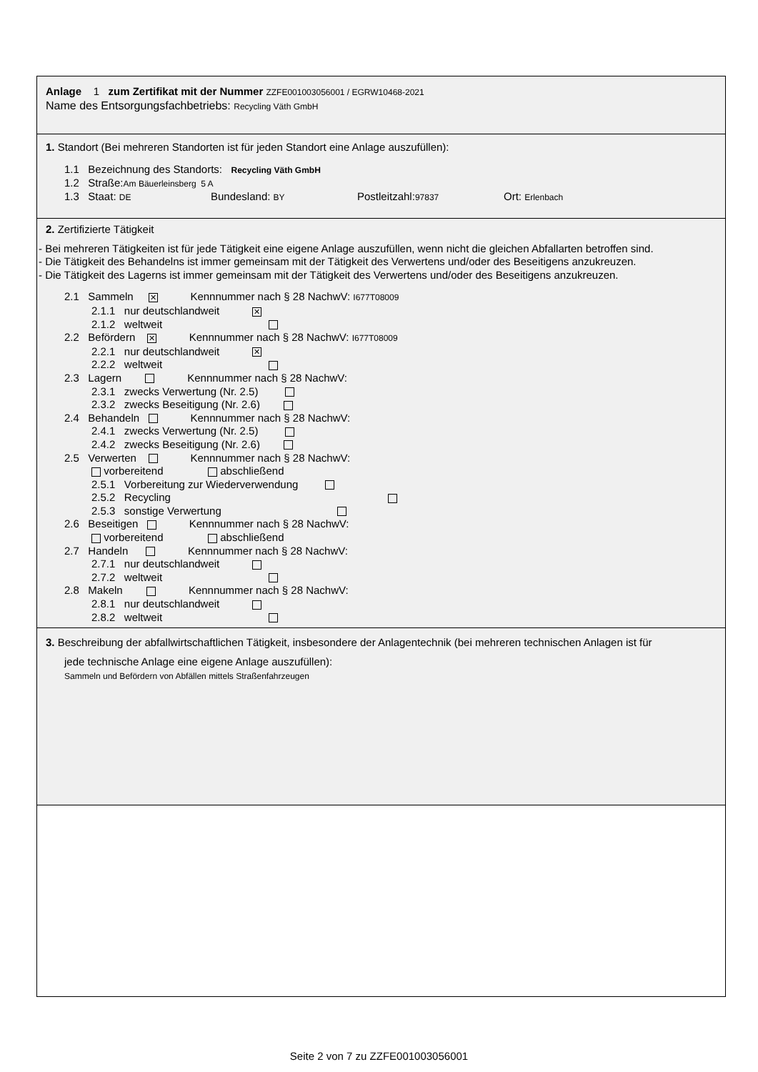Anlage 1 zum Zertifikat mit der Nummer ZZFE001003056001 / EGRW10468-2021
Name des Entsorgungsfachbetriebs: Recycling Väth GmbH
1. Standort (Bei mehreren Standorten ist für jeden Standort eine Anlage auszufüllen):
1.1 Bezeichnung des Standorts: Recycling Väth GmbH
1.2 Straße:Am Bäuerleinsberg 5 A
1.3 Staat: DE Bundesland: BY Postleitzahl:97837 Ort: Erlenbach
2. Zertifizierte Tätigkeit
- Bei mehreren Tätigkeiten ist für jede Tätigkeit eine eigene Anlage auszufüllen, wenn nicht die gleichen Abfallarten betroffen sind.
- Die Tätigkeit des Behandelns ist immer gemeinsam mit der Tätigkeit des Verwertens und/oder des Beseitigens anzukreuzen.
- Die Tätigkeit des Lagerns ist immer gemeinsam mit der Tätigkeit des Verwertens und/oder des Beseitigens anzukreuzen.
2.1 Sammeln ✕ Kennnummer nach § 28 NachwV: I677T08009
2.1.1 nur deutschlandweit ✕
2.1.2 weltweit
2.2 Befördern ✕ Kennnummer nach § 28 NachwV: I677T08009
2.2.1 nur deutschlandweit ✕
2.2.2 weltweit
2.3 Lagern Kennnummer nach § 28 NachwV:
2.3.1 zwecks Verwertung (Nr. 2.5)
2.3.2 zwecks Beseitigung (Nr. 2.6)
2.4 Behandeln Kennnummer nach § 28 NachwV:
2.4.1 zwecks Verwertung (Nr. 2.5)
2.4.2 zwecks Beseitigung (Nr. 2.6)
2.5 Verwerten Kennnummer nach § 28 NachwV:
vorbereitend abschließend
2.5.1 Vorbereitung zur Wiederverwendung
2.5.2 Recycling
2.5.3 sonstige Verwertung
2.6 Beseitigen Kennnummer nach § 28 NachwV:
vorbereitend abschließend
2.7 Handeln Kennnummer nach § 28 NachwV:
2.7.1 nur deutschlandweit
2.7.2 weltweit
2.8 Makeln Kennnummer nach § 28 NachwV:
2.8.1 nur deutschlandweit
2.8.2 weltweit
3. Beschreibung der abfallwirtschaftlichen Tätigkeit, insbesondere der Anlagentechnik (bei mehreren technischen Anlagen ist für
jede technische Anlage eine eigene Anlage auszufüllen):
Sammeln und Befördern von Abfällen mittels Straßenfahrzeugen
Seite 2 von 7 zu ZZFE001003056001